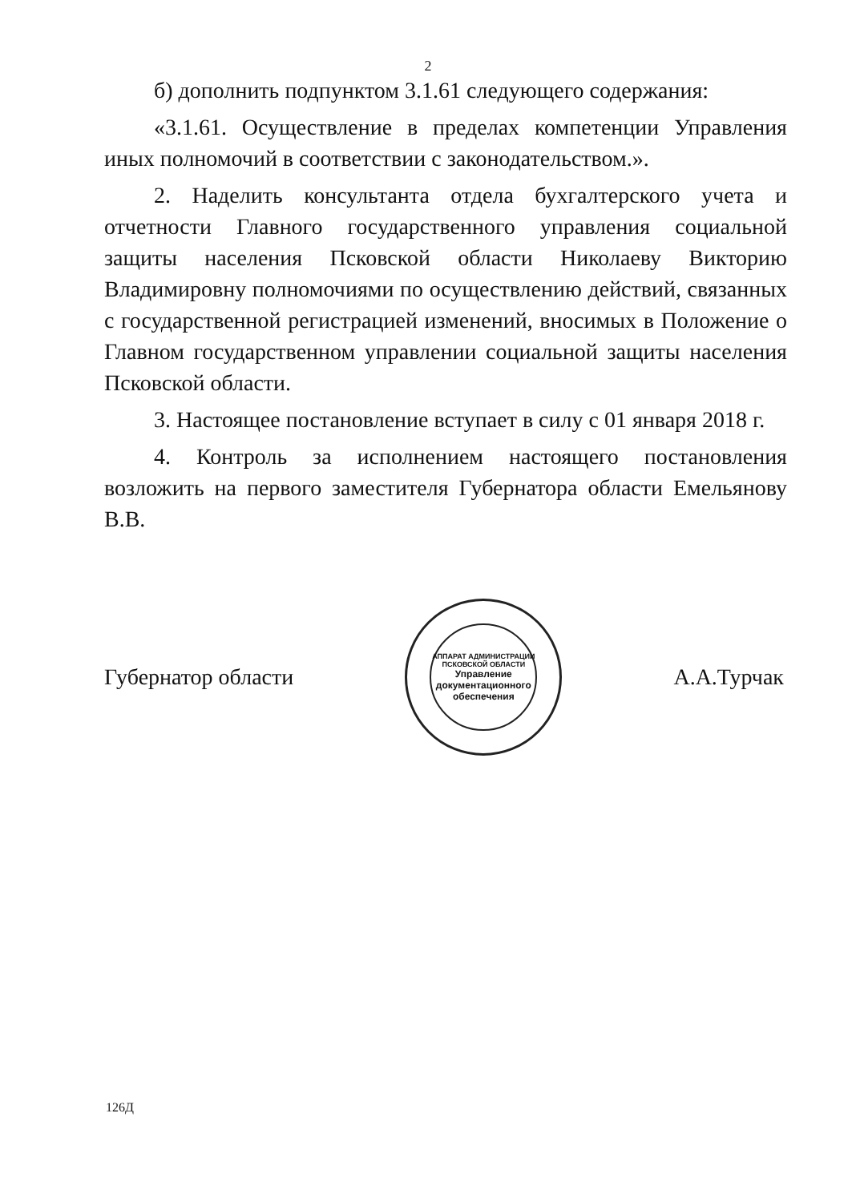2
б) дополнить подпунктом 3.1.61 следующего содержания:
«3.1.61. Осуществление в пределах компетенции Управления иных полномочий в соответствии с законодательством.».
2. Наделить консультанта отдела бухгалтерского учета и отчетности Главного государственного управления социальной защиты населения Псковской области Николаеву Викторию Владимировну полномочиями по осуществлению действий, связанных с государственной регистрацией изменений, вносимых в Положение о Главном государственном управлении социальной защиты населения Псковской области.
3. Настоящее постановление вступает в силу с 01 января 2018 г.
4. Контроль за исполнением настоящего постановления возложить на первого заместителя Губернатора области Емельянову В.В.
Губернатор области
АППАРАТ АДМИНИСТРАЦИИ ПСКОВСКОЙ ОБЛАСТИ
Управление документационного обеспечения
А.А.Турчак
126Д